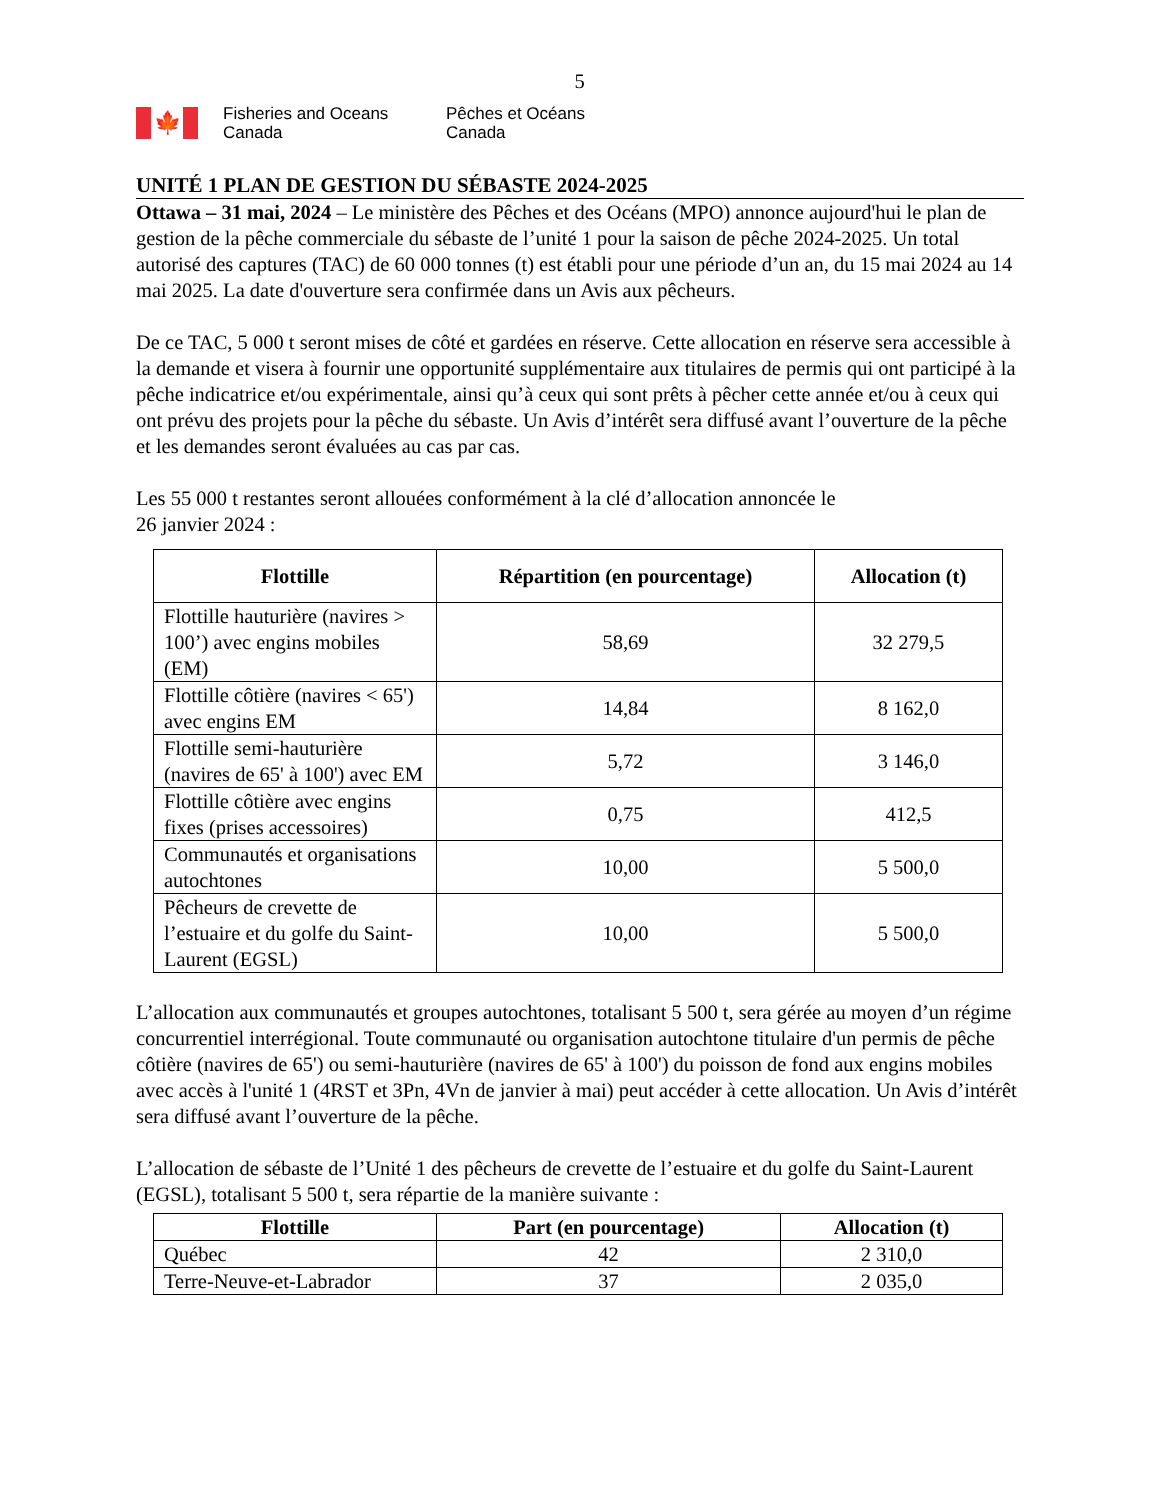5
🍁
Fisheries and Oceans Canada
Pêches et Océans Canada
UNITÉ 1 PLAN DE GESTION DU SÉBASTE 2024-2025
Ottawa – 31 mai, 2024 – Le ministère des Pêches et des Océans (MPO) annonce aujourd'hui le plan de gestion de la pêche commerciale du sébaste de l’unité 1 pour la saison de pêche 2024-2025. Un total autorisé des captures (TAC) de 60 000 tonnes (t) est établi pour une période d’un an, du 15 mai 2024 au 14 mai 2025. La date d'ouverture sera confirmée dans un Avis aux pêcheurs.
De ce TAC, 5 000 t seront mises de côté et gardées en réserve. Cette allocation en réserve sera accessible à la demande et visera à fournir une opportunité supplémentaire aux titulaires de permis qui ont participé à la pêche indicatrice et/ou expérimentale, ainsi qu’à ceux qui sont prêts à pêcher cette année et/ou à ceux qui ont prévu des projets pour la pêche du sébaste. Un Avis d’intérêt sera diffusé avant l’ouverture de la pêche et les demandes seront évaluées au cas par cas.
Les 55 000 t restantes seront allouées conformément à la clé d’allocation annoncée le
26 janvier 2024 :
| Flottille | Répartition (en pourcentage) | Allocation (t) |
| --- | --- | --- |
| Flottille hauturière (navires > 100’) avec engins mobiles (EM) | 58,69 | 32 279,5 |
| Flottille côtière (navires < 65') avec engins EM | 14,84 | 8 162,0 |
| Flottille semi-hauturière (navires de 65' à 100') avec EM | 5,72 | 3 146,0 |
| Flottille côtière avec engins fixes (prises accessoires) | 0,75 | 412,5 |
| Communautés et organisations autochtones | 10,00 | 5 500,0 |
| Pêcheurs de crevette de l’estuaire et du golfe du Saint-Laurent (EGSL) | 10,00 | 5 500,0 |
L’allocation aux communautés et groupes autochtones, totalisant 5 500 t, sera gérée au moyen d’un régime concurrentiel interrégional. Toute communauté ou organisation autochtone titulaire d'un permis de pêche côtière (navires de 65') ou semi-hauturière (navires de 65' à 100') du poisson de fond aux engins mobiles avec accès à l'unité 1 (4RST et 3Pn, 4Vn de janvier à mai) peut accéder à cette allocation. Un Avis d’intérêt sera diffusé avant l’ouverture de la pêche.
L’allocation de sébaste de l’Unité 1 des pêcheurs de crevette de l’estuaire et du golfe du Saint-Laurent (EGSL), totalisant 5 500 t, sera répartie de la manière suivante :
| Flottille | Part (en pourcentage) | Allocation (t) |
| --- | --- | --- |
| Québec | 42 | 2 310,0 |
| Terre-Neuve-et-Labrador | 37 | 2 035,0 |